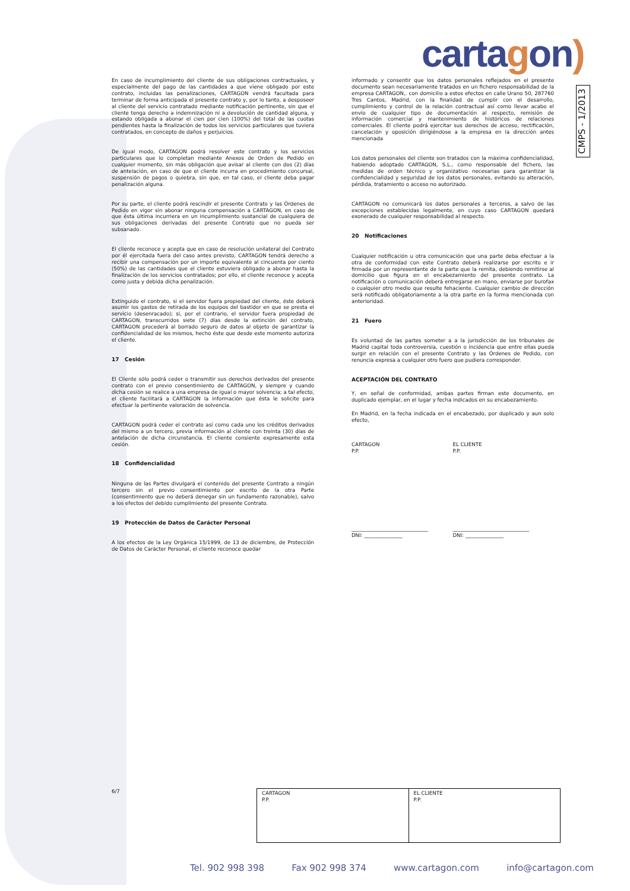cartagon)
CMPS - 1/2013
En caso de incumplimiento del cliente de sus obligaciones contractuales, y especialmente del pago de las cantidades a que viene obligado por este contrato, incluidas las penalizaciones, CARTAGON vendrá facultada para terminar de forma anticipada el presente contrato y, por lo tanto, a desposeer al cliente del servicio contratado mediante notificación pertinente, sin que el cliente tenga derecho a indemnización ni a devolución de cantidad alguna, y estando obligada a abonar el cien por cien (100%) del total de las cuotas pendientes hasta la finalización de todos los servicios particulares que tuviera contratados, en concepto de daños y perjuicios.
De igual modo, CARTAGON podrá resolver este contrato y los servicios particulares que lo completan mediante Anexos de Orden de Pedido en cualquier momento, sin más obligación que avisar al cliente con dos (2) días de antelación, en caso de que el cliente incurra en procedimiento concursal, suspensión de pagos o quiebra, sin que, en tal caso, el cliente deba pagar penalización alguna.
Por su parte, el cliente podrá rescindir el presente Contrato y las Órdenes de Pedido en vigor sin abonar ninguna compensación a CARTAGON, en caso de que ésta última incurriera en un incumplimiento sustancial de cualquiera de sus obligaciones derivadas del presente Contrato que no pueda ser subsanado.
El cliente reconoce y acepta que en caso de resolución unilateral del Contrato por él ejercitada fuera del caso antes previsto, CARTAGON tendrá derecho a recibir una compensación por un importe equivalente al cincuenta por ciento (50%) de las cantidades que el cliente estuviera obligado a abonar hasta la finalización de los servicios contratados; por ello, el cliente reconoce y acepta como justa y debida dicha penalización.
Extinguido el contrato, si el servidor fuera propiedad del cliente, éste deberá asumir los gastos de retirada de los equipos del bastidor en que se presta el servicio (desenracado); si, por el contrario, el servidor fuera propiedad de CARTAGON, transcurridos siete (7) días desde la extinción del contrato, CARTAGON procederá al borrado seguro de datos al objeto de garantizar la confidencialidad de los mismos, hecho éste que desde este momento autoriza el cliente.
17 Cesión
El Cliente sólo podrá ceder o transmitir sus derechos derivados del presente contrato con el previo consentimiento de CARTAGON, y siempre y cuando dicha cesión se realice a una empresa de igual o mayor solvencia; a tal efecto, el cliente facilitará a CARTAGON la información que ésta le solicite para efectuar la pertinente valoración de solvencia.
CARTAGON podrá ceder el contrato así como cada uno los créditos derivados del mismo a un tercero, previa información al cliente con treinta (30) días de antelación de dicha circunstancia. El cliente consiente expresamente esta cesión.
18 Confidencialidad
Ninguna de las Partes divulgará el contenido del presente Contrato a ningún tercero sin el previo consentimiento por escrito de la otra Parte (consentimiento que no deberá denegar sin un fundamento razonable), salvo a los efectos del debido cumplimiento del presente Contrato.
19 Protección de Datos de Carácter Personal
A los efectos de la Ley Orgánica 15/1999, de 13 de diciembre, de Protección de Datos de Carácter Personal, el cliente reconoce quedar
informado y consentir que los datos personales reflejados en el presente documento sean necesariamente tratados en un fichero responsabilidad de la empresa CARTAGON,. con domicilio a estos efectos en calle Urano 50, 287760 Tres Cantos, Madrid, con la finalidad de cumplir con el desarrollo, cumplimiento y control de la relación contractual así como llevar acabo el envío de cualquier tipo de documentación al respecto, remisión de información comercial y mantenimiento de históricos de relaciones comerciales. El cliente podrá ejercitar sus derechos de acceso, rectificación, cancelación y oposición dirigiéndose a la empresa en la dirección antes mencionada
Los datos personales del cliente son tratados con la máxima confidencialidad, habiendo adoptado CARTAGON, S.L., como responsable del fichero, las medidas de orden técnico y organizativo necesarias para garantizar la confidencialidad y seguridad de los datos personales, evitando su alteración, pérdida, tratamiento o acceso no autorizado.
CARTAGON no comunicará los datos personales a terceros, a salvo de las excepciones establecidas legalmente, en cuyo caso CARTAGON quedará exonerado de cualquier responsabilidad al respecto.
20 Notificaciones
Cualquier notificación u otra comunicación que una parte deba efectuar a la otra de conformidad con este Contrato deberá realizarse por escrito e ir firmada por un representante de la parte que la remita, debiendo remitirse al domicilio que figura en el encabezamiento del presente contrato. La notificación o comunicación deberá entregarse en mano, enviarse por burofax o cualquier otro medio que resulte fehaciente. Cualquier cambio de dirección será notificado obligatoriamente a la otra parte en la forma mencionada con anterioridad.
21 Fuero
Es voluntad de las partes someter a a la jurisdicción de los tribunales de Madrid capital toda controversia, cuestión o incidencia que entre ellas pueda surgir en relación con el presente Contrato y las Órdenes de Pedido, con renuncia expresa a cualquier otro fuero que pudiera corresponder.
ACEPTACIÓN DEL CONTRATO
Y, en señal de conformidad, ambas partes firman este documento, en duplicado ejemplar, en el lugar y fecha indicados en su encabezamiento.
En Madrid, en la fecha indicada en el encabezado, por duplicado y aun solo efecto,
CARTAGON
P.P.
EL CLIENTE
P.P.
______________________________
DNI: _______________
______________________________
DNI: _______________
6/7
| CARTAGON P.P. | EL CLIENTE P.P. |
Tel. 902 998 398 Fax 902 998 374 www.cartagon.com info@cartagon.com